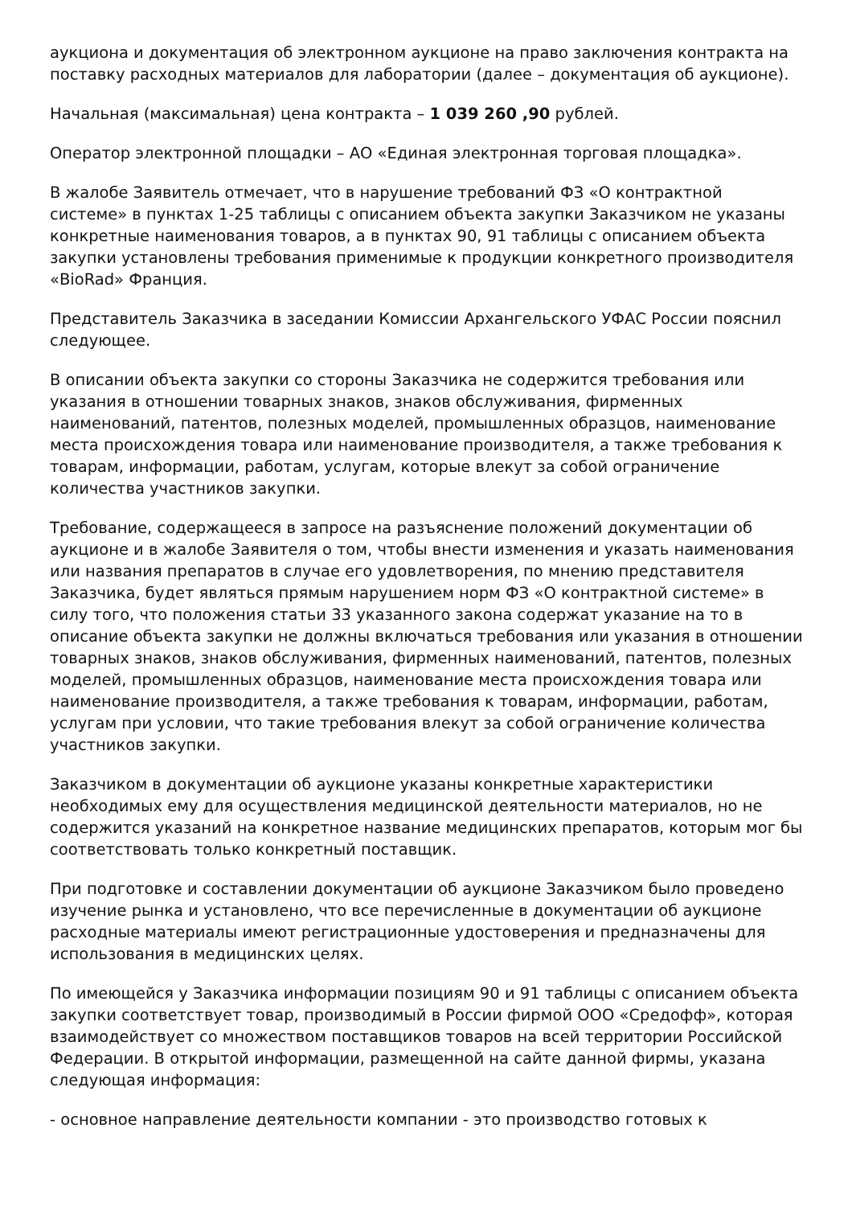аукциона и документация об электронном аукционе на право заключения контракта на поставку расходных материалов для лаборатории (далее – документация об аукционе).
Начальная (максимальная) цена контракта – 1 039 260 ,90 рублей.
Оператор электронной площадки – АО «Единая электронная торговая площадка».
В жалобе Заявитель отмечает, что в нарушение требований ФЗ «О контрактной системе» в пунктах 1-25 таблицы с описанием объекта закупки Заказчиком не указаны конкретные наименования товаров, а в пунктах 90, 91 таблицы с описанием объекта закупки установлены требования применимые к продукции конкретного производителя «BioRad» Франция.
Представитель Заказчика в заседании Комиссии Архангельского УФАС России пояснил следующее.
В описании объекта закупки со стороны Заказчика не содержится требования или указания в отношении товарных знаков, знаков обслуживания, фирменных наименований, патентов, полезных моделей, промышленных образцов, наименование места происхождения товара или наименование производителя, а также требования к товарам, информации, работам, услугам, которые влекут за собой ограничение количества участников закупки.
Требование, содержащееся в запросе на разъяснение положений документации об аукционе и в жалобе Заявителя о том, чтобы внести изменения и указать наименования или названия препаратов в случае его удовлетворения, по мнению представителя Заказчика, будет являться прямым нарушением норм ФЗ «О контрактной системе» в силу того, что положения статьи 33 указанного закона содержат указание на то в описание объекта закупки не должны включаться требования или указания в отношении товарных знаков, знаков обслуживания, фирменных наименований, патентов, полезных моделей, промышленных образцов, наименование места происхождения товара или наименование производителя, а также требования к товарам, информации, работам, услугам при условии, что такие требования влекут за собой ограничение количества участников закупки.
Заказчиком в документации об аукционе указаны конкретные характеристики необходимых ему для осуществления медицинской деятельности материалов, но не содержится указаний на конкретное название медицинских препаратов, которым мог бы соответствовать только конкретный поставщик.
При подготовке и составлении документации об аукционе Заказчиком было проведено изучение рынка и установлено, что все перечисленные в документации об аукционе расходные материалы имеют регистрационные удостоверения и предназначены для использования в медицинских целях.
По имеющейся у Заказчика информации позициям 90 и 91 таблицы с описанием объекта закупки соответствует товар, производимый в России фирмой ООО «Средофф», которая взаимодействует со множеством поставщиков товаров на всей территории Российской Федерации. В открытой информации, размещенной на сайте данной фирмы, указана следующая информация:
- основное направление деятельности компании - это производство готовых к